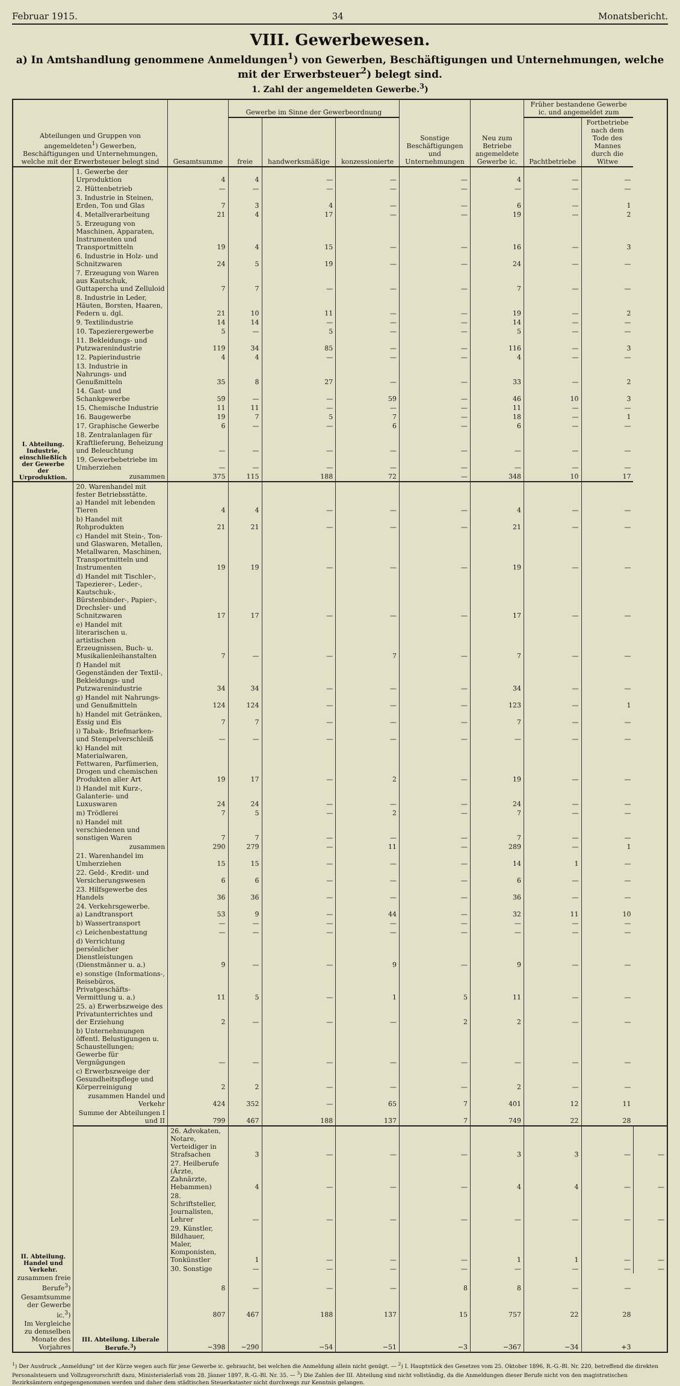Februar 1915. 34 Monatsbericht.
VIII. Gewerbewesen.
a) In Amtshandlung genommene Anmeldungen<sup>1</sup>) von Gewerben, Beschäftigungen und Unternehmungen, welche mit der Erwerbsteuer<sup>2</sup>) belegt sind.
1. Zahl der angemeldeten Gewerbe.<sup>3</sup>)
| Abteilungen und Gruppen von angemeldeten<sup>1</sup>) Gewerben, Beschäftigungen und Unternehmungen, welche mit der Erwerbsteuer belegt sind | | Gesamtsumme | Gewerbe im Sinne der Gewerbeordnung | | | Sonstige Beschäftigungen und Unternehmungen | Neu zum Betriebe angemeldete Gewerbe ic. | Früher bestandene Gewerbe ic. und angemeldet zum | | |
| --- | --- | --- | --- | --- | --- | --- | --- | --- | --- | --- |
| | | | freie | handwerksmäßige | konzessionierte | | | Pachtbetriebe | Fortbetriebe nach dem Tode des Mannes durch die Witwe | |
| I. Abteilung. Industrie, einschließlich der Gewerbe der Urproduktion. | 1. Gewerbe der Urproduktion | 4 | 4 | — | — | — | 4 | — | — | |
| | 2. Hüttenbetrieb | — | — | — | — | — | — | — | — | |
| | 3. Industrie in Steinen, Erden, Ton und Glas | 7 | 3 | 4 | — | — | 6 | — | 1 | |
| | 4. Metallverarbeitung | 21 | 4 | 17 | — | — | 19 | — | 2 | |
| | 5. Erzeugung von Maschinen, Apparaten, Instrumenten und Transportmitteln | 19 | 4 | 15 | — | — | 16 | — | 3 | |
| | 6. Industrie in Holz- und Schnitzwaren | 24 | 5 | 19 | — | — | 24 | — | — | |
| | 7. Erzeugung von Waren aus Kautschuk, Guttapercha und Zelluloid | 7 | 7 | — | — | — | 7 | — | — | |
| | 8. Industrie in Leder, Häuten, Borsten, Haaren, Federn u. dgl. | 21 | 10 | 11 | — | — | 19 | — | 2 | |
| | 9. Textilindustrie | 14 | 14 | — | — | — | 14 | — | — | |
| | 10. Tapezierergewerbe | 5 | — | 5 | — | — | 5 | — | — | |
| | 11. Bekleidungs- und Putzwarenindustrie | 119 | 34 | 85 | — | — | 116 | — | 3 | |
| | 12. Papierindustrie | 4 | 4 | — | — | — | 4 | — | — | |
| | 13. Industrie in Nahrungs- und Genußmitteln | 35 | 8 | 27 | — | — | 33 | — | 2 | |
| | 14. Gast- und Schankgewerbe | 59 | — | — | 59 | — | 46 | 10 | 3 | |
| | 15. Chemische Industrie | 11 | 11 | — | — | — | 11 | — | — | |
| | 16. Baugewerbe | 19 | 7 | 5 | 7 | — | 18 | — | 1 | |
| | 17. Graphische Gewerbe | 6 | — | — | 6 | — | 6 | — | — | |
| | 18. Zentralanlagen für Kraftlieferung, Beheizung und Beleuchtung | — | — | — | — | — | — | — | — | |
| | 19. Gewerbebetriebe im Umherziehen | — | — | — | — | — | — | — | — | |
| | zusammen | 375 | 115 | 188 | 72 | — | 348 | 10 | 17 | |
| II. Abteilung. Handel und Verkehr. | 20. Warenhandel mit fester Betriebsstätte. a) Handel mit lebenden Tieren | 4 | 4 | — | — | — | 4 | — | — | |
| | b) Handel mit Rohprodukten | 21 | 21 | — | — | — | 21 | — | — | |
| | c) Handel mit Stein-, Ton- und Glaswaren, Metallen, Metallwaren, Maschinen, Transportmitteln und Instrumenten | 19 | 19 | — | — | — | 19 | — | — | |
| | d) Handel mit Tischler-, Tapezierer-, Leder-, Kautschuk-, Bürstenbinder-, Papier-, Drechsler- und Schnitzwaren | 17 | 17 | — | — | — | 17 | — | — | |
| | e) Handel mit literarischen u. artistischen Erzeugnissen, Buch- u. Musikalienleihanstalten | 7 | — | — | 7 | — | 7 | — | — | |
| | f) Handel mit Gegenständen der Textil-, Bekleidungs- und Putzwarenindustrie | 34 | 34 | — | — | — | 34 | — | — | |
| | g) Handel mit Nahrungs- und Genußmitteln | 124 | 124 | — | — | — | 123 | — | 1 | |
| | h) Handel mit Getränken, Essig und Eis | 7 | 7 | — | — | — | 7 | — | — | |
| | i) Tabak-, Briefmarken- und Stempelverschleiß | — | — | — | — | — | — | — | — | |
| | k) Handel mit Materialwaren, Fettwaren, Parfümerien, Drogen und chemischen Produkten aller Art | 19 | 17 | — | 2 | — | 19 | — | — | |
| | l) Handel mit Kurz-, Galanterie- und Luxuswaren | 24 | 24 | — | — | — | 24 | — | — | |
| | m) Trödlerei | 7 | 5 | — | 2 | — | 7 | — | — | |
| | n) Handel mit verschiedenen und sonstigen Waren | 7 | 7 | — | — | — | 7 | — | — | |
| | zusammen | 290 | 279 | — | 11 | — | 289 | — | 1 | |
| | 21. Warenhandel im Umherziehen | 15 | 15 | — | — | — | 14 | 1 | — | |
| | 22. Geld-, Kredit- und Versicherungswesen | 6 | 6 | — | — | — | 6 | — | — | |
| | 23. Hilfsgewerbe des Handels | 36 | 36 | — | — | — | 36 | — | — | |
| | 24. Verkehrsgewerbe. a) Landtransport | 53 | 9 | — | 44 | — | 32 | 11 | 10 | |
| | b) Wassertransport | — | — | — | — | — | — | — | — | |
| | c) Leichenbestattung | — | — | — | — | — | — | — | — | |
| | d) Verrichtung persönlicher Dienstleistungen (Dienstmänner u. a.) | 9 | — | — | 9 | — | 9 | — | — | |
| | e) sonstige (Informations-, Reisebüros, Privatgeschäfts-Vermittlung u. a.) | 11 | 5 | — | 1 | 5 | 11 | — | — | |
| | 25. a) Erwerbszweige des Privatunterrichtes und der Erziehung | 2 | — | — | — | 2 | 2 | — | — | |
| | b) Unternehmungen öffentl. Belustigungen u. Schaustellungen; Gewerbe für Vergnügungen | — | — | — | — | — | — | — | — | |
| | c) Erwerbszweige der Gesundheitspflege und Körperreinigung | 2 | 2 | — | — | — | 2 | — | — | |
| | zusammen Handel und Verkehr | 424 | 352 | — | 65 | 7 | 401 | 12 | 11 | |
| | Summe der Abteilungen I und II | 799 | 467 | 188 | 137 | 7 | 749 | 22 | 28 | |
| | III. Abteilung. Liberale Berufe.<sup>3</sup>) | 26. Advokaten, Notare, Verteidiger in Strafsachen | 3 | — | — | — | 3 | 3 | — | — |
| | | 27. Heilberufe (Ärzte, Zahnärzte, Hebammen) | 4 | — | — | — | 4 | 4 | — | — |
| | | 28. Schriftsteller, Journalisten, Lehrer | — | — | — | — | — | — | — | — |
| | | 29. Künstler, Bildhauer, Maler, Komponisten, Tonkünstler | 1 | — | — | — | 1 | 1 | — | — |
| | | 30. Sonstige | — | — | — | — | — | — | — | — |
| zusammen freie Berufe<sup>3</sup>) | | 8 | — | — | — | 8 | 8 | — | — | |
| Gesamtsumme der Gewerbe ic.<sup>3</sup>) | | 807 | 467 | 188 | 137 | 15 | 757 | 22 | 28 | |
| Im Vergleiche zu demselben Monate des Vorjahres | | −398 | −290 | −54 | −51 | −3 | −367 | −34 | +3 | |
<sup>1</sup>) Der Ausdruck „Anmeldung" ist der Kürze wegen auch für jene Gewerbe ic. gebraucht, bei welchen die Anmeldung allein nicht genügt. — <sup>2</sup>) I. Hauptstück des Gesetzes vom 25. Oktober 1896, R.-G.-Bl. Nr. 220, betreffend die direkten Personalsteuern und Vollzugsvorschrift dazu, Ministerialerlaß vom 28. Jänner 1897, R.-G.-Bl. Nr. 35. — <sup>3</sup>) Die Zahlen der III. Abteilung sind nicht vollständig, da die Anmeldungen dieser Berufe nicht von den magistratischen Bezirksämtern entgegengenommen werden und daher dem städtischen Steuerkataster nicht durchwegs zur Kenntnis gelangen.